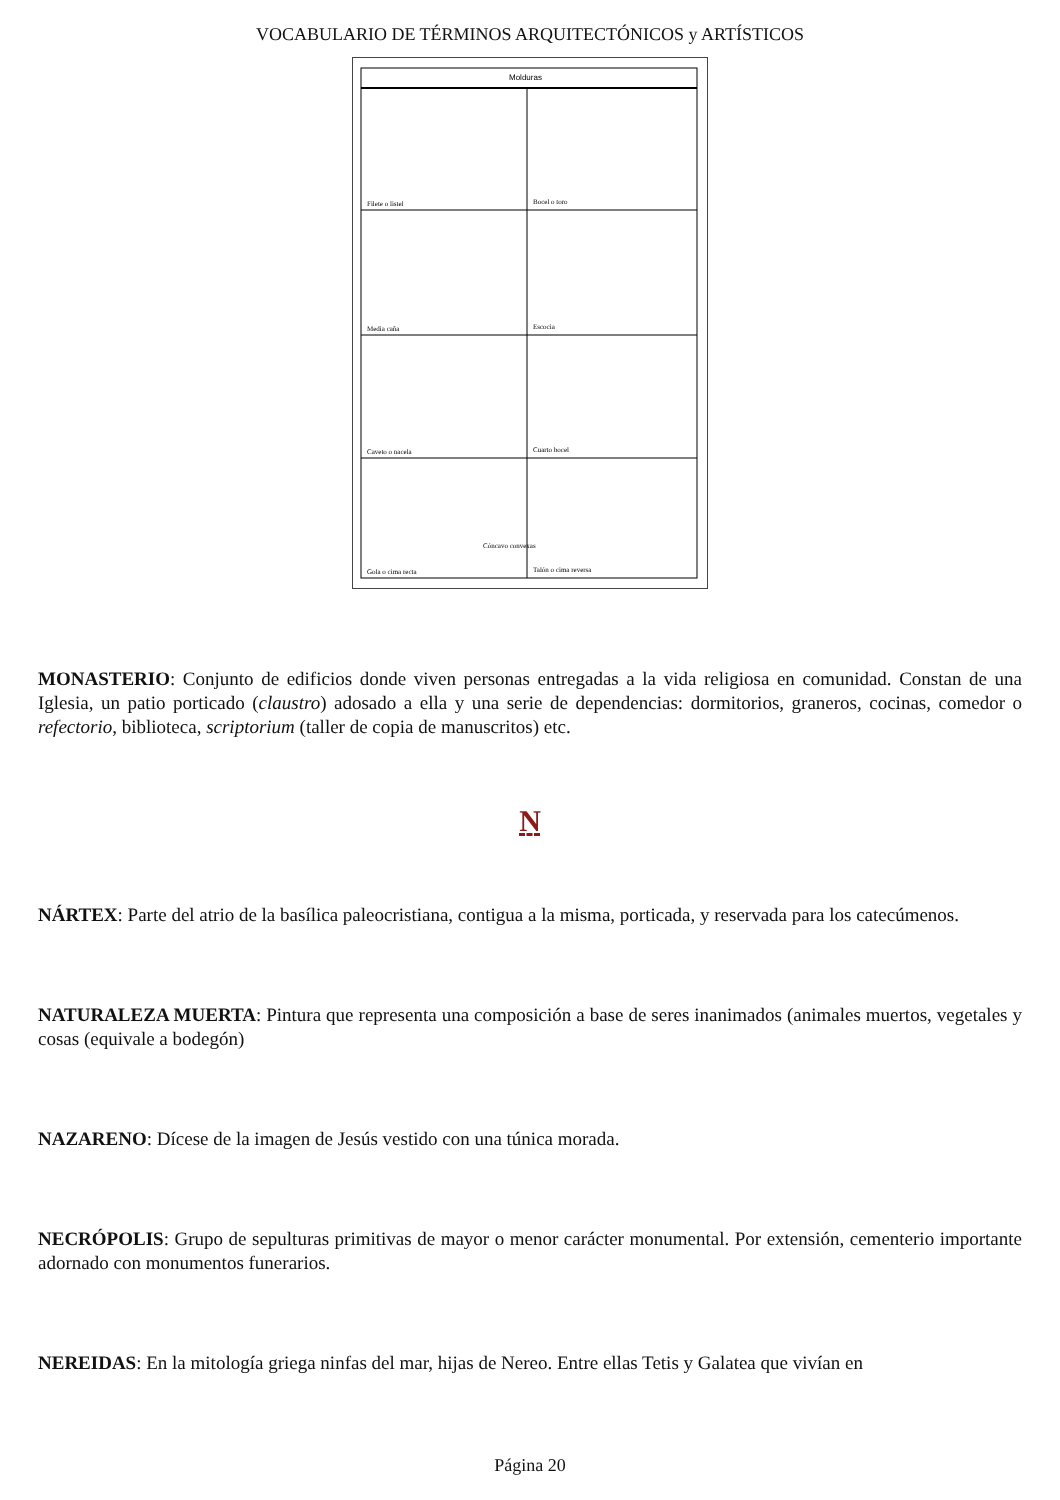VOCABULARIO DE TÉRMINOS ARQUITECTÓNICOS y ARTÍSTICOS
Molduras
Filete o listel
Bocel o toro
Media caña
Escocia
Caveto o nacela
Cuarto bocel
Cóncavo convexas
Gola o cima recta
Talón o cima reversa
MONASTERIO: Conjunto de edificios donde viven personas entregadas a la vida religiosa en comunidad. Constan de una Iglesia, un patio porticado (claustro) adosado a ella y una serie de dependencias: dormitorios, graneros, cocinas, comedor o refectorio, biblioteca, scriptorium (taller de copia de manuscritos) etc.
N
NÁRTEX: Parte del atrio de la basílica paleocristiana, contigua a la misma, porticada, y reservada para los catecúmenos.
NATURALEZA MUERTA: Pintura que representa una composición a base de seres inanimados (animales muertos, vegetales y cosas (equivale a bodegón)
NAZARENO: Dícese de la imagen de Jesús vestido con una túnica morada.
NECRÓPOLIS: Grupo de sepulturas primitivas de mayor o menor carácter monumental. Por extensión, cementerio importante adornado con monumentos funerarios.
NEREIDAS: En la mitología griega ninfas del mar, hijas de Nereo. Entre ellas Tetis y Galatea que vivían en
Página 20